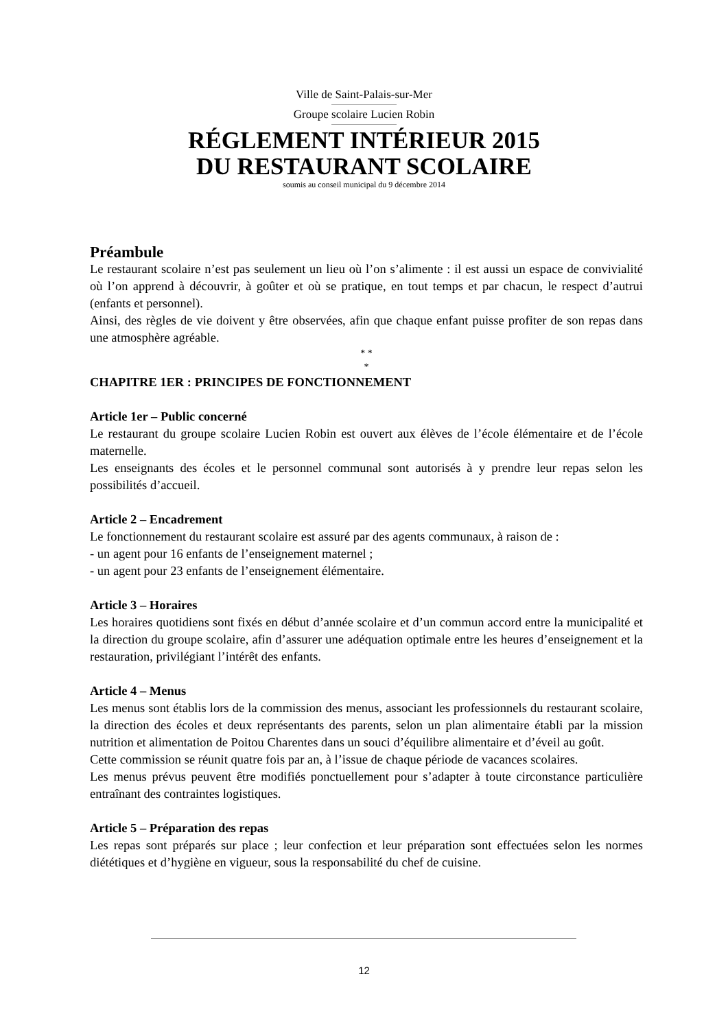Ville de Saint-Palais-sur-Mer
Groupe scolaire Lucien Robin
RÉGLEMENT INTÉRIEUR 2015
DU RESTAURANT SCOLAIRE
soumis au conseil municipal du 9 décembre 2014
Préambule
Le restaurant scolaire n’est pas seulement un lieu où l’on s’alimente : il est aussi un espace de convivialité où l’on apprend à découvrir, à goûter et où se pratique, en tout temps et par chacun, le respect d’autrui (enfants et personnel).
Ainsi, des règles de vie doivent y être observées, afin que chaque enfant puisse profiter de son repas dans une atmosphère agréable.
* *
*
CHAPITRE 1ER : PRINCIPES DE FONCTIONNEMENT
Article 1er – Public concerné
Le restaurant du groupe scolaire Lucien Robin est ouvert aux élèves de l’école élémentaire et de l’école maternelle.
Les enseignants des écoles et le personnel communal sont autorisés à y prendre leur repas selon les possibilités d’accueil.
Article 2 – Encadrement
Le fonctionnement du restaurant scolaire est assuré par des agents communaux, à raison de :
- un agent pour 16 enfants de l’enseignement maternel ;
- un agent pour 23 enfants de l’enseignement élémentaire.
Article 3 – Horaires
Les horaires quotidiens sont fixés en début d’année scolaire et d’un commun accord entre la municipalité et la direction du groupe scolaire, afin d’assurer une adéquation optimale entre les heures d’enseignement et la restauration, privilégiant l’intérêt des enfants.
Article 4 – Menus
Les menus sont établis lors de la commission des menus, associant les professionnels du restaurant scolaire, la direction des écoles et deux représentants des parents, selon un plan alimentaire établi par la mission nutrition et alimentation de Poitou Charentes dans un souci d’équilibre alimentaire et d’éveil au goût.
Cette commission se réunit quatre fois par an, à l’issue de chaque période de vacances scolaires.
Les menus prévus peuvent être modifiés ponctuellement pour s’adapter à toute circonstance particulière entraînant des contraintes logistiques.
Article 5 – Préparation des repas
Les repas sont préparés sur place ; leur confection et leur préparation sont effectuées selon les normes diététiques et d’hygiène en vigueur, sous la responsabilité du chef de cuisine.
12